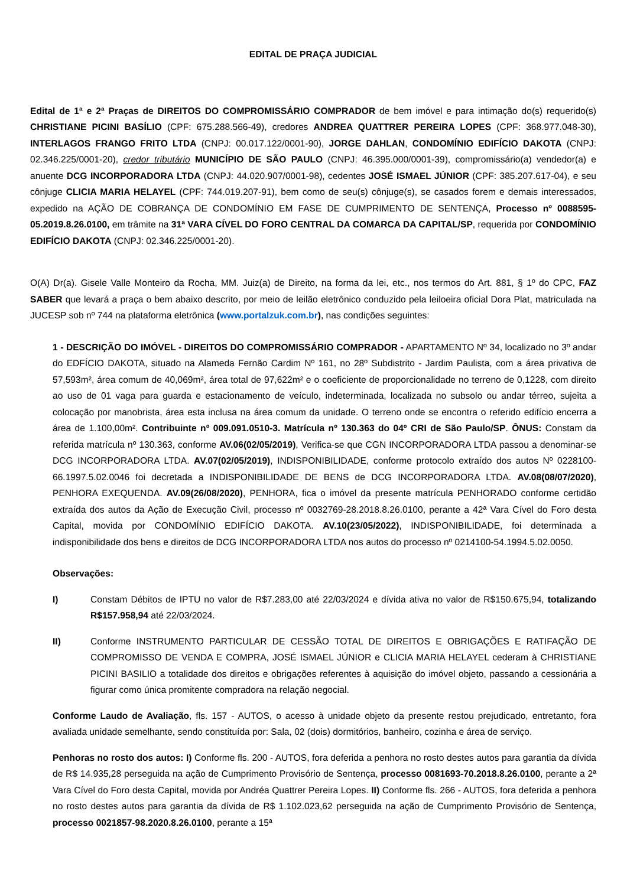EDITAL DE PRAÇA JUDICIAL
Edital de 1ª e 2ª Praças de DIREITOS DO COMPROMISSÁRIO COMPRADOR de bem imóvel e para intimação do(s) requerido(s) CHRISTIANE PICINI BASÍLIO (CPF: 675.288.566-49), credores ANDREA QUATTRER PEREIRA LOPES (CPF: 368.977.048-30), INTERLAGOS FRANGO FRITO LTDA (CNPJ: 00.017.122/0001-90), JORGE DAHLAN, CONDOMÍNIO EDIFÍCIO DAKOTA (CNPJ: 02.346.225/0001-20), credor tributário MUNICÍPIO DE SÃO PAULO (CNPJ: 46.395.000/0001-39), compromissário(a) vendedor(a) e anuente DCG INCORPORADORA LTDA (CNPJ: 44.020.907/0001-98), cedentes JOSÉ ISMAEL JÚNIOR (CPF: 385.207.617-04), e seu cônjuge CLICIA MARIA HELAYEL (CPF: 744.019.207-91), bem como de seu(s) cônjuge(s), se casados forem e demais interessados, expedido na AÇÃO DE COBRANÇA DE CONDOMÍNIO EM FASE DE CUMPRIMENTO DE SENTENÇA, Processo nº 0088595-05.2019.8.26.0100, em trâmite na 31ª VARA CÍVEL DO FORO CENTRAL DA COMARCA DA CAPITAL/SP, requerida por CONDOMÍNIO EDIFÍCIO DAKOTA (CNPJ: 02.346.225/0001-20).
O(A) Dr(a). Gisele Valle Monteiro da Rocha, MM. Juiz(a) de Direito, na forma da lei, etc., nos termos do Art. 881, § 1º do CPC, FAZ SABER que levará a praça o bem abaixo descrito, por meio de leilão eletrônico conduzido pela leiloeira oficial Dora Plat, matriculada na JUCESP sob nº 744 na plataforma eletrônica (www.portalzuk.com.br), nas condições seguintes:
1 - DESCRIÇÃO DO IMÓVEL - DIREITOS DO COMPROMISSÁRIO COMPRADOR - APARTAMENTO Nº 34, localizado no 3º andar do EDFÍCIO DAKOTA, situado na Alameda Fernão Cardim Nº 161, no 28º Subdistrito - Jardim Paulista, com a área privativa de 57,593m², área comum de 40,069m², área total de 97,622m² e o coeficiente de proporcionalidade no terreno de 0,1228, com direito ao uso de 01 vaga para guarda e estacionamento de veículo, indeterminada, localizada no subsolo ou andar térreo, sujeita a colocação por manobrista, área esta inclusa na área comum da unidade. O terreno onde se encontra o referido edifício encerra a área de 1.100,00m². Contribuinte nº 009.091.0510-3. Matrícula nº 130.363 do 04º CRI de São Paulo/SP. ÔNUS: Constam da referida matrícula nº 130.363, conforme AV.06(02/05/2019), Verifica-se que CGN INCORPORADORA LTDA passou a denominar-se DCG INCORPORADORA LTDA. AV.07(02/05/2019), INDISPONIBILIDADE, conforme protocolo extraído dos autos Nº 0228100-66.1997.5.02.0046 foi decretada a INDISPONIBILIDADE DE BENS de DCG INCORPORADORA LTDA. AV.08(08/07/2020), PENHORA EXEQUENDA. AV.09(26/08/2020), PENHORA, fica o imóvel da presente matrícula PENHORADO conforme certidão extraída dos autos da Ação de Execução Civil, processo nº 0032769-28.2018.8.26.0100, perante a 42ª Vara Cível do Foro desta Capital, movida por CONDOMÍNIO EDIFÍCIO DAKOTA. AV.10(23/05/2022), INDISPONIBILIDADE, foi determinada a indisponibilidade dos bens e direitos de DCG INCORPORADORA LTDA nos autos do processo nº 0214100-54.1994.5.02.0050.
Observações:
I) Constam Débitos de IPTU no valor de R$7.283,00 até 22/03/2024 e dívida ativa no valor de R$150.675,94, totalizando R$157.958,94 até 22/03/2024.
II) Conforme INSTRUMENTO PARTICULAR DE CESSÃO TOTAL DE DIREITOS E OBRIGAÇÕES E RATIFAÇÃO DE COMPROMISSO DE VENDA E COMPRA, JOSÉ ISMAEL JÚNIOR e CLICIA MARIA HELAYEL cederam à CHRISTIANE PICINI BASILIO a totalidade dos direitos e obrigações referentes à aquisição do imóvel objeto, passando a cessionária a figurar como única promitente compradora na relação negocial.
Conforme Laudo de Avaliação, fls. 157 - AUTOS, o acesso à unidade objeto da presente restou prejudicado, entretanto, fora avaliada unidade semelhante, sendo constituída por: Sala, 02 (dois) dormitórios, banheiro, cozinha e área de serviço.
Penhoras no rosto dos autos: I) Conforme fls. 200 - AUTOS, fora deferida a penhora no rosto destes autos para garantia da dívida de R$ 14.935,28 perseguida na ação de Cumprimento Provisório de Sentença, processo 0081693-70.2018.8.26.0100, perante a 2ª Vara Cível do Foro desta Capital, movida por Andréa Quattrer Pereira Lopes. II) Conforme fls. 266 - AUTOS, fora deferida a penhora no rosto destes autos para garantia da dívida de R$ 1.102.023,62 perseguida na ação de Cumprimento Provisório de Sentença, processo 0021857-98.2020.8.26.0100, perante a 15ª